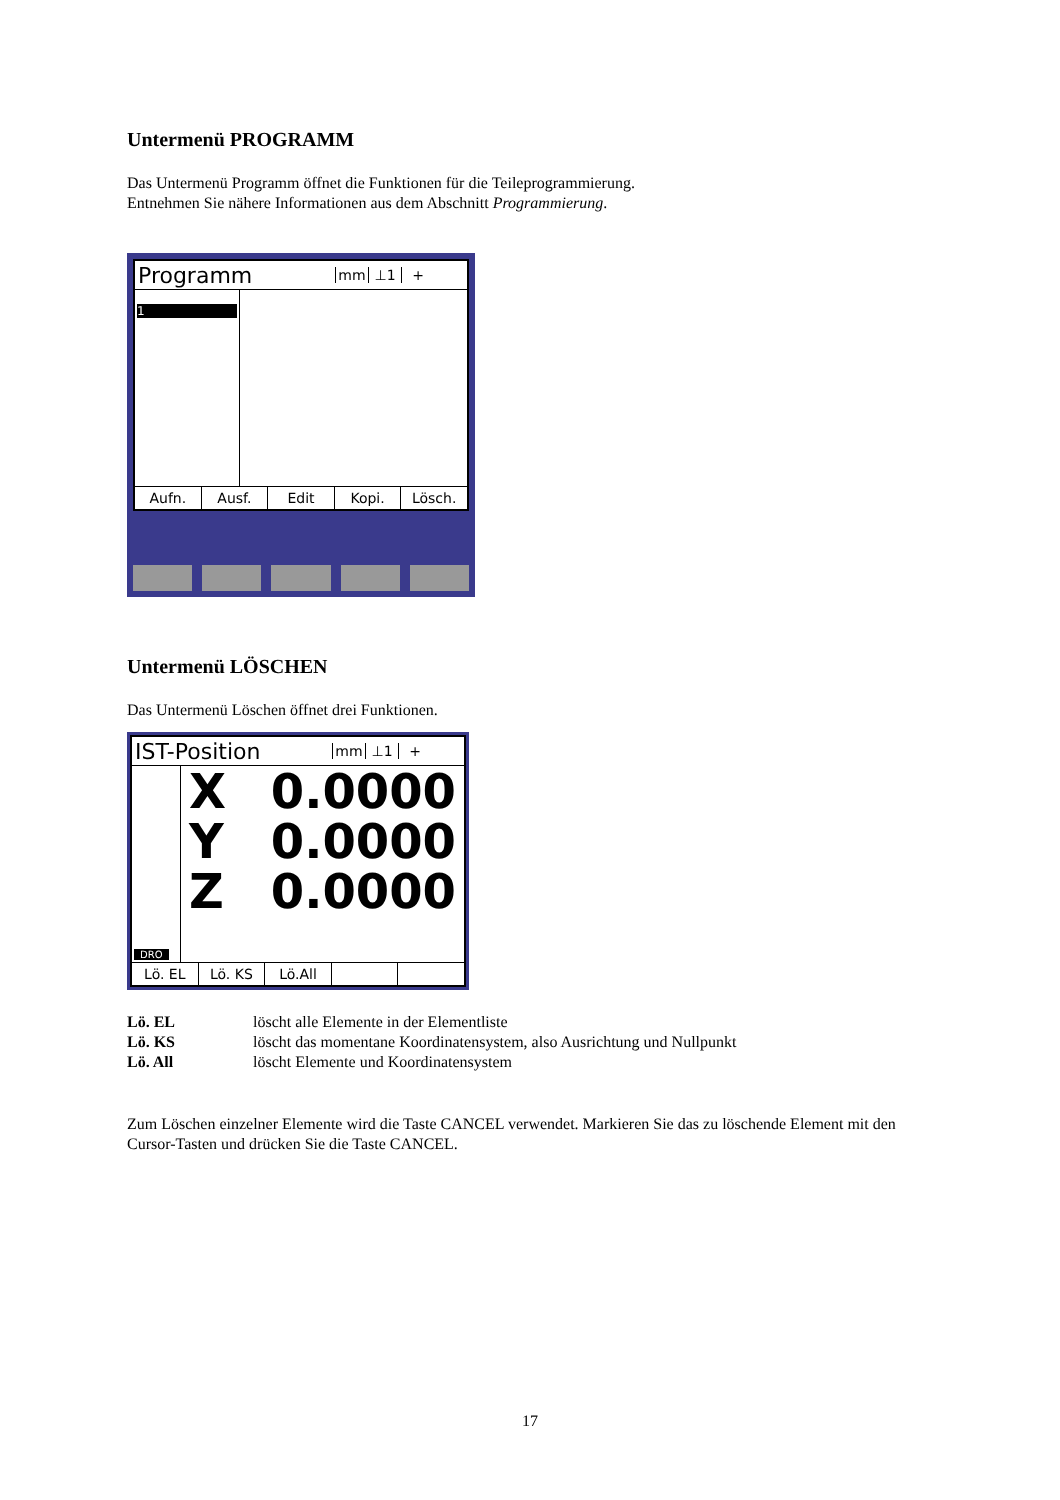Untermenü PROGRAMM
Das Untermenü Programm öffnet die Funktionen für die Teileprogrammierung.
Entnehmen Sie nähere Informationen aus dem Abschnitt Programmierung.
Programm
mm ⊥1 +
1
Aufn. Ausf. Edit Kopi. Lösch.
Untermenü LÖSCHEN
Das Untermenü Löschen öffnet drei Funktionen.
IST-Position
mm ⊥1 +
DRO
X 0.0000
Y 0.0000
Z 0.0000
Lö. EL Lö. KS Lö.All
Lö. EL
löscht alle Elemente in der Elementliste
Lö. KS
löscht das momentane Koordinatensystem, also Ausrichtung und Nullpunkt
Lö. All
löscht Elemente und Koordinatensystem
Zum Löschen einzelner Elemente wird die Taste CANCEL verwendet. Markieren Sie das zu löschende Element mit den Cursor-Tasten und drücken Sie die Taste CANCEL.
17